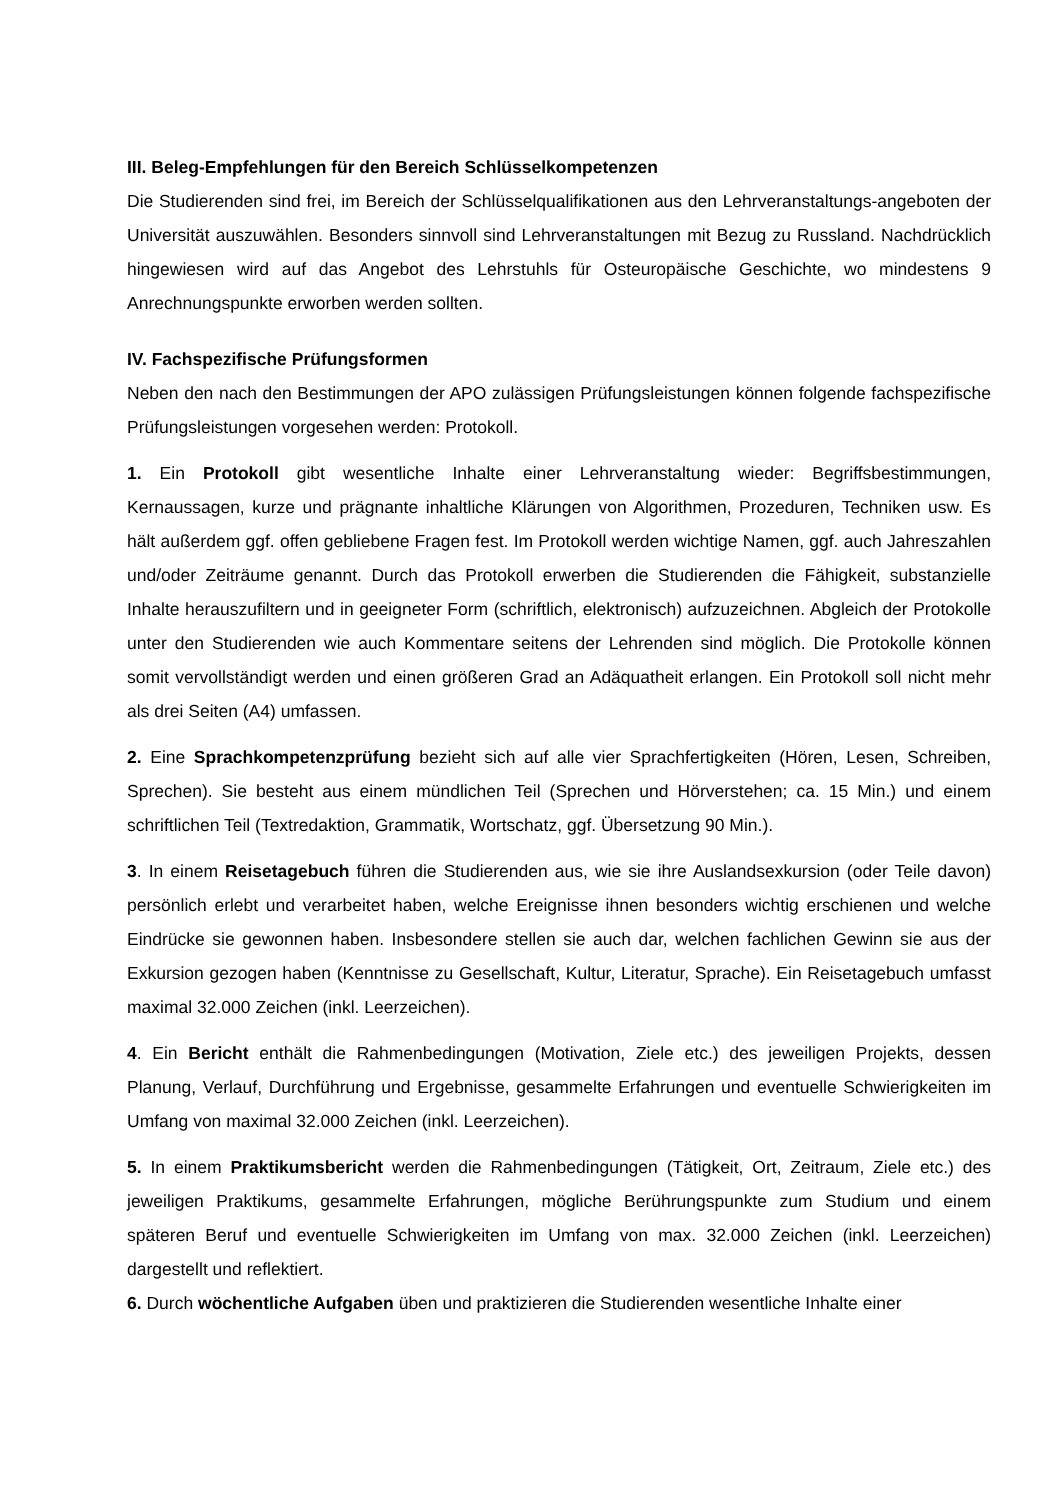III. Beleg-Empfehlungen für den Bereich Schlüsselkompetenzen
Die Studierenden sind frei, im Bereich der Schlüsselqualifikationen aus den Lehrveranstaltungs-angeboten der Universität auszuwählen. Besonders sinnvoll sind Lehrveranstaltungen mit Bezug zu Russland. Nachdrücklich hingewiesen wird auf das Angebot des Lehrstuhls für Osteuropäische Geschichte, wo mindestens 9 Anrechnungspunkte erworben werden sollten.
IV. Fachspezifische Prüfungsformen
Neben den nach den Bestimmungen der APO zulässigen Prüfungsleistungen können folgende fachspezifische Prüfungsleistungen vorgesehen werden: Protokoll.
1. Ein Protokoll gibt wesentliche Inhalte einer Lehrveranstaltung wieder: Begriffsbestimmungen, Kernaussagen, kurze und prägnante inhaltliche Klärungen von Algorithmen, Prozeduren, Techniken usw. Es hält außerdem ggf. offen gebliebene Fragen fest. Im Protokoll werden wichtige Namen, ggf. auch Jahreszahlen und/oder Zeiträume genannt. Durch das Protokoll erwerben die Studierenden die Fähigkeit, substanzielle Inhalte herauszufiltern und in geeigneter Form (schriftlich, elektronisch) aufzuzeichnen. Abgleich der Protokolle unter den Studierenden wie auch Kommentare seitens der Lehrenden sind möglich. Die Protokolle können somit vervollständigt werden und einen größeren Grad an Adäquatheit erlangen. Ein Protokoll soll nicht mehr als drei Seiten (A4) umfassen.
2. Eine Sprachkompetenzprüfung bezieht sich auf alle vier Sprachfertigkeiten (Hören, Lesen, Schreiben, Sprechen). Sie besteht aus einem mündlichen Teil (Sprechen und Hörverstehen; ca. 15 Min.) und einem schriftlichen Teil (Textredaktion, Grammatik, Wortschatz, ggf. Übersetzung 90 Min.).
3. In einem Reisetagebuch führen die Studierenden aus, wie sie ihre Auslandsexkursion (oder Teile davon) persönlich erlebt und verarbeitet haben, welche Ereignisse ihnen besonders wichtig erschienen und welche Eindrücke sie gewonnen haben. Insbesondere stellen sie auch dar, welchen fachlichen Gewinn sie aus der Exkursion gezogen haben (Kenntnisse zu Gesellschaft, Kultur, Literatur, Sprache). Ein Reisetagebuch umfasst maximal 32.000 Zeichen (inkl. Leerzeichen).
4. Ein Bericht enthält die Rahmenbedingungen (Motivation, Ziele etc.) des jeweiligen Projekts, dessen Planung, Verlauf, Durchführung und Ergebnisse, gesammelte Erfahrungen und eventuelle Schwierigkeiten im Umfang von maximal 32.000 Zeichen (inkl. Leerzeichen).
5. In einem Praktikumsbericht werden die Rahmenbedingungen (Tätigkeit, Ort, Zeitraum, Ziele etc.) des jeweiligen Praktikums, gesammelte Erfahrungen, mögliche Berührungspunkte zum Studium und einem späteren Beruf und eventuelle Schwierigkeiten im Umfang von max. 32.000 Zeichen (inkl. Leerzeichen) dargestellt und reflektiert.
6. Durch wöchentliche Aufgaben üben und praktizieren die Studierenden wesentliche Inhalte einer